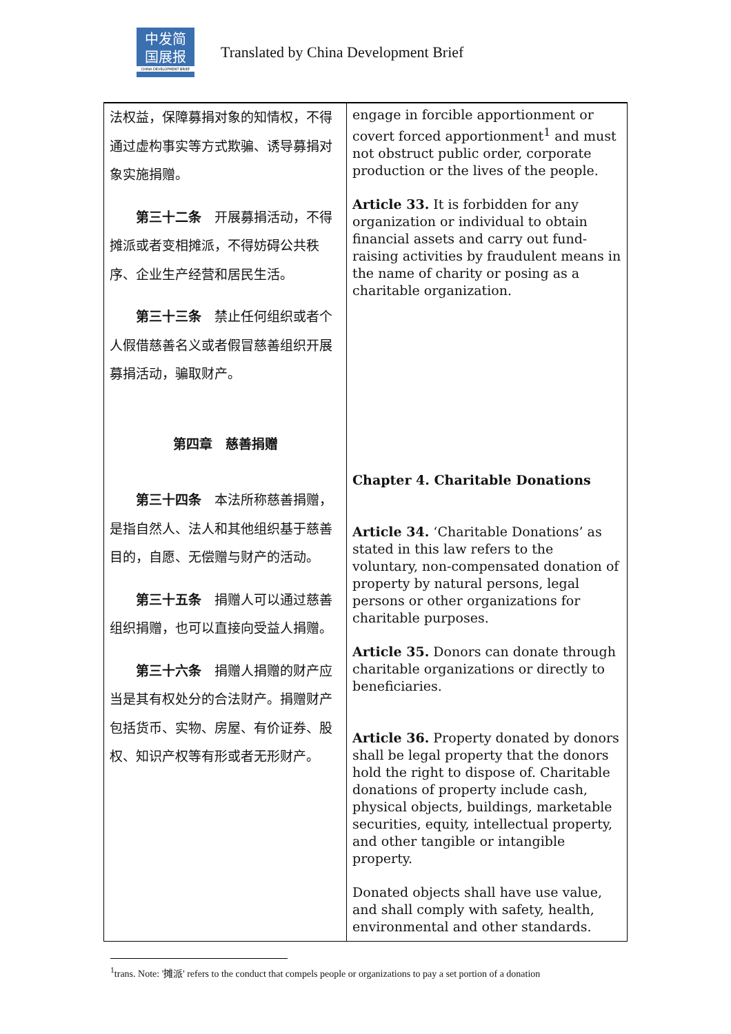中发简
国展报
CHINA DEVELOPMENT BRIEF
Translated by China Development Brief
| 法权益，保障募捐对象的知情权，不得通过虚构事实等方式欺骗、诱导募捐对象实施捐赠。 第三十二条 开展募捐活动，不得摊派或者变相摊派，不得妨碍公共秩序、企业生产经营和居民生活。 第三十三条 禁止任何组织或者个人假借慈善名义或者假冒慈善组织开展募捐活动，骗取财产。 第四章 慈善捐赠 第三十四条 本法所称慈善捐赠，是指自然人、法人和其他组织基于慈善目的，自愿、无偿赠与财产的活动。 第三十五条 捐赠人可以通过慈善组织捐赠，也可以直接向受益人捐赠。 第三十六条 捐赠人捐赠的财产应当是其有权处分的合法财产。捐赠财产包括货币、实物、房屋、有价证券、股权、知识产权等有形或者无形财产。 | engage in forcible apportionment or covert forced apportionment<sup>1</sup> and must not obstruct public order, corporate production or the lives of the people. Article 33. It is forbidden for any organization or individual to obtain financial assets and carry out fund-raising activities by fraudulent means in the name of charity or posing as a charitable organization. Chapter 4. Charitable Donations Article 34. ‘Charitable Donations’ as stated in this law refers to the voluntary, non-compensated donation of property by natural persons, legal persons or other organizations for charitable purposes. Article 35. Donors can donate through charitable organizations or directly to beneficiaries. Article 36. Property donated by donors shall be legal property that the donors hold the right to dispose of. Charitable donations of property include cash, physical objects, buildings, marketable securities, equity, intellectual property, and other tangible or intangible property. Donated objects shall have use value, and shall comply with safety, health, environmental and other standards. |
<sup>1</sup> trans. Note: '摊派' refers to the conduct that compels people or organizations to pay a set portion of a donation